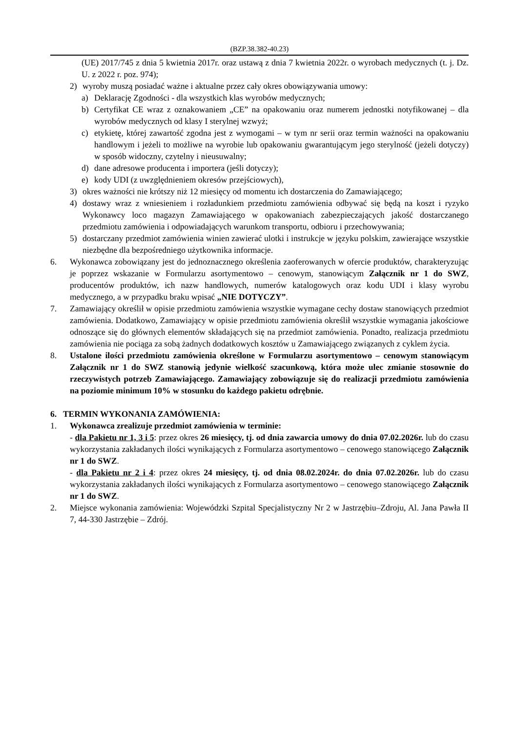(BZP.38.382-40.23)
(UE) 2017/745 z dnia 5 kwietnia 2017r. oraz ustawą z dnia 7 kwietnia 2022r. o wyrobach medycznych (t. j. Dz. U. z 2022 r. poz. 974);
2) wyroby muszą posiadać ważne i aktualne przez cały okres obowiązywania umowy:
a) Deklarację Zgodności - dla wszystkich klas wyrobów medycznych;
b) Certyfikat CE wraz z oznakowaniem „CE” na opakowaniu oraz numerem jednostki notyfikowanej – dla wyrobów medycznych od klasy I sterylnej wzwyż;
c) etykietę, której zawartość zgodna jest z wymogami – w tym nr serii oraz termin ważności na opakowaniu handlowym i jeżeli to możliwe na wyrobie lub opakowaniu gwarantującym jego sterylność (jeżeli dotyczy) w sposób widoczny, czytelny i nieusuwalny;
d) dane adresowe producenta i importera (jeśli dotyczy);
e) kody UDI (z uwzględnieniem okresów przejściowych),
3) okres ważności nie krótszy niż 12 miesięcy od momentu ich dostarczenia do Zamawiającego;
4) dostawy wraz z wniesieniem i rozładunkiem przedmiotu zamówienia odbywać się będą na koszt i ryzyko Wykonawcy loco magazyn Zamawiającego w opakowaniach zabezpieczających jakość dostarczanego przedmiotu zamówienia i odpowiadających warunkom transportu, odbioru i przechowywania;
5) dostarczany przedmiot zamówienia winien zawierać ulotki i instrukcje w języku polskim, zawierające wszystkie niezbędne dla bezpośredniego użytkownika informacje.
6. Wykonawca zobowiązany jest do jednoznacznego określenia zaoferowanych w ofercie produktów, charakteryzując je poprzez wskazanie w Formularzu asortymentowo – cenowym, stanowiącym Załącznik nr 1 do SWZ, producentów produktów, ich nazw handlowych, numerów katalogowych oraz kodu UDI i klasy wyrobu medycznego, a w przypadku braku wpisać „NIE DOTYCZY”.
7. Zamawiający określił w opisie przedmiotu zamówienia wszystkie wymagane cechy dostaw stanowiących przedmiot zamówienia. Dodatkowo, Zamawiający w opisie przedmiotu zamówienia określił wszystkie wymagania jakościowe odnoszące się do głównych elementów składających się na przedmiot zamówienia. Ponadto, realizacja przedmiotu zamówienia nie pociąga za sobą żadnych dodatkowych kosztów u Zamawiającego związanych z cyklem życia.
8. Ustalone ilości przedmiotu zamówienia określone w Formularzu asortymentowo – cenowym stanowiącym Załącznik nr 1 do SWZ stanowią jedynie wielkość szacunkową, która może ulec zmianie stosownie do rzeczywistych potrzeb Zamawiającego. Zamawiający zobowiązuje się do realizacji przedmiotu zamówienia na poziomie minimum 10% w stosunku do każdego pakietu odrębnie.
6. TERMIN WYKONANIA ZAMÓWIENIA:
1. Wykonawca zrealizuje przedmiot zamówienia w terminie:
- dla Pakietu nr 1, 3 i 5: przez okres 26 miesięcy, tj. od dnia zawarcia umowy do dnia 07.02.2026r. lub do czasu wykorzystania zakładanych ilości wynikających z Formularza asortymentowo – cenowego stanowiącego Załącznik nr 1 do SWZ.
- dla Pakietu nr 2 i 4: przez okres 24 miesięcy, tj. od dnia 08.02.2024r. do dnia 07.02.2026r. lub do czasu wykorzystania zakładanych ilości wynikających z Formularza asortymentowo – cenowego stanowiącego Załącznik nr 1 do SWZ.
2. Miejsce wykonania zamówienia: Wojewódzki Szpital Specjalistyczny Nr 2 w Jastrzębiu–Zdroju, Al. Jana Pawła II 7, 44-330 Jastrzębie – Zdrój.